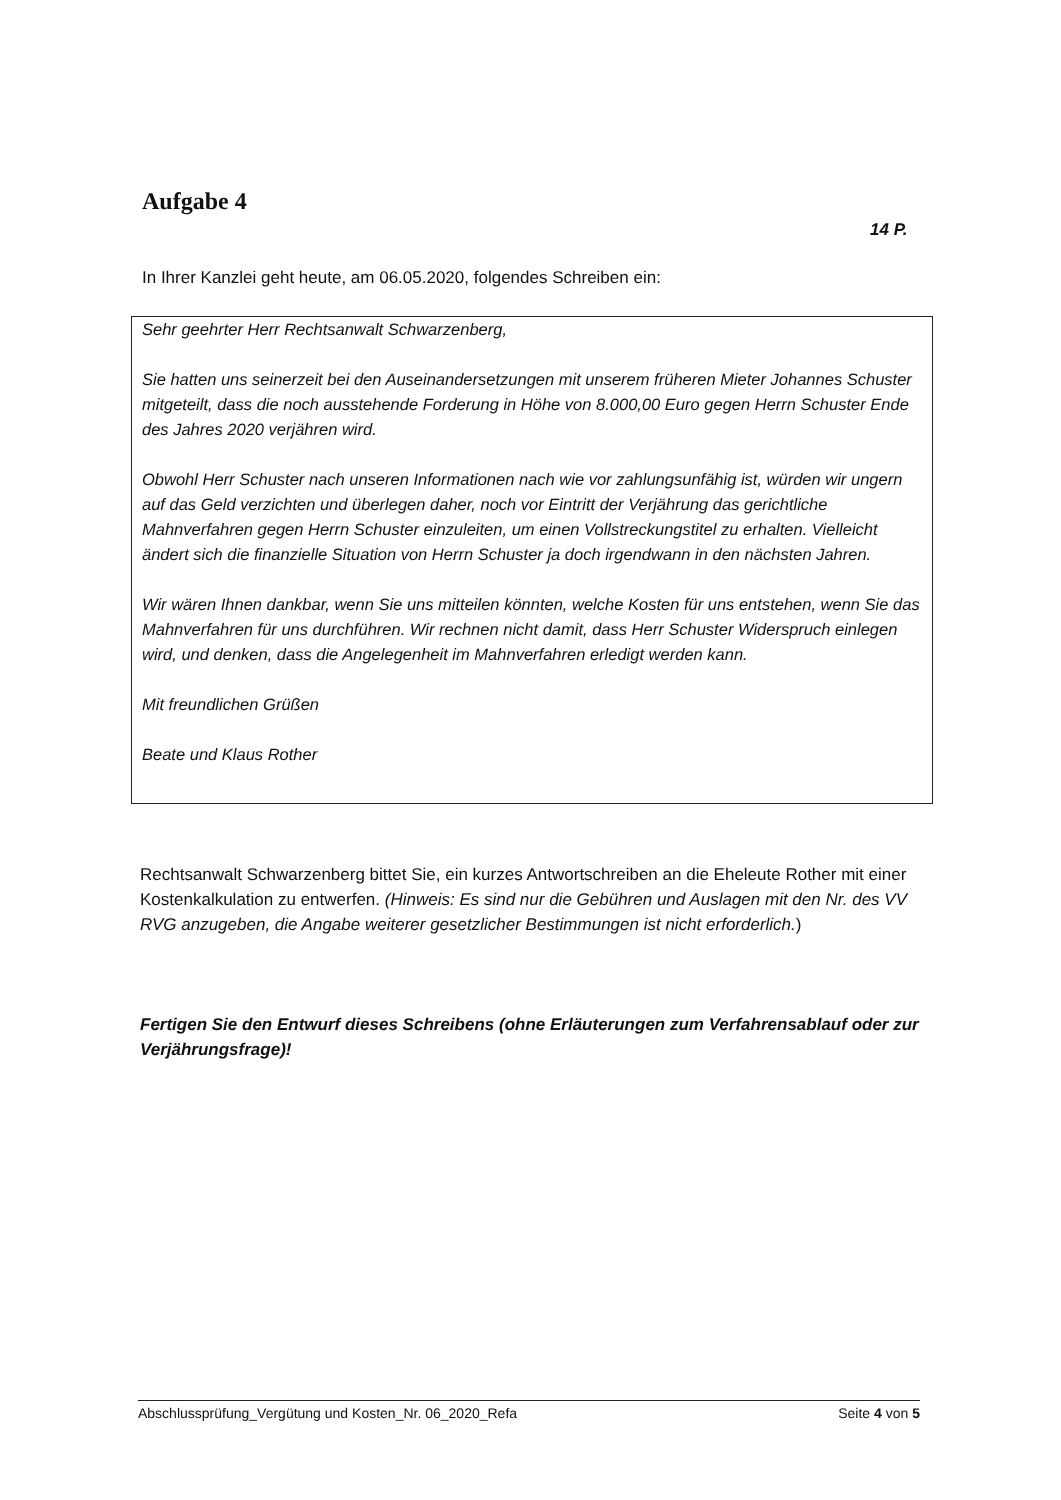Aufgabe 4
14 P.
In Ihrer Kanzlei geht heute, am 06.05.2020, folgendes Schreiben ein:
Sehr geehrter Herr Rechtsanwalt Schwarzenberg,
Sie hatten uns seinerzeit bei den Auseinandersetzungen mit unserem früheren Mieter Johannes Schuster mitgeteilt, dass die noch ausstehende Forderung in Höhe von 8.000,00 Euro gegen Herrn Schuster Ende des Jahres 2020 verjähren wird.
Obwohl Herr Schuster nach unseren Informationen nach wie vor zahlungsunfähig ist, würden wir ungern auf das Geld verzichten und überlegen daher, noch vor Eintritt der Verjährung das gerichtliche Mahnverfahren gegen Herrn Schuster einzuleiten, um einen Vollstreckungstitel zu erhalten. Vielleicht ändert sich die finanzielle Situation von Herrn Schuster ja doch irgendwann in den nächsten Jahren.
Wir wären Ihnen dankbar, wenn Sie uns mitteilen könnten, welche Kosten für uns entstehen, wenn Sie das Mahnverfahren für uns durchführen. Wir rechnen nicht damit, dass Herr Schuster Widerspruch einlegen wird, und denken, dass die Angelegenheit im Mahnverfahren erledigt werden kann.
Mit freundlichen Grüßen
Beate und Klaus Rother
Rechtsanwalt Schwarzenberg bittet Sie, ein kurzes Antwortschreiben an die Eheleute Rother mit einer Kostenkalkulation zu entwerfen. (Hinweis: Es sind nur die Gebühren und Auslagen mit den Nr. des VV RVG anzugeben, die Angabe weiterer gesetzlicher Bestimmungen ist nicht erforderlich.)
Fertigen Sie den Entwurf dieses Schreibens (ohne Erläuterungen zum Verfahrensablauf oder zur Verjährungsfrage)!
Abschlussprüfung_Vergütung und Kosten_Nr. 06_2020_Refa Seite 4 von 5